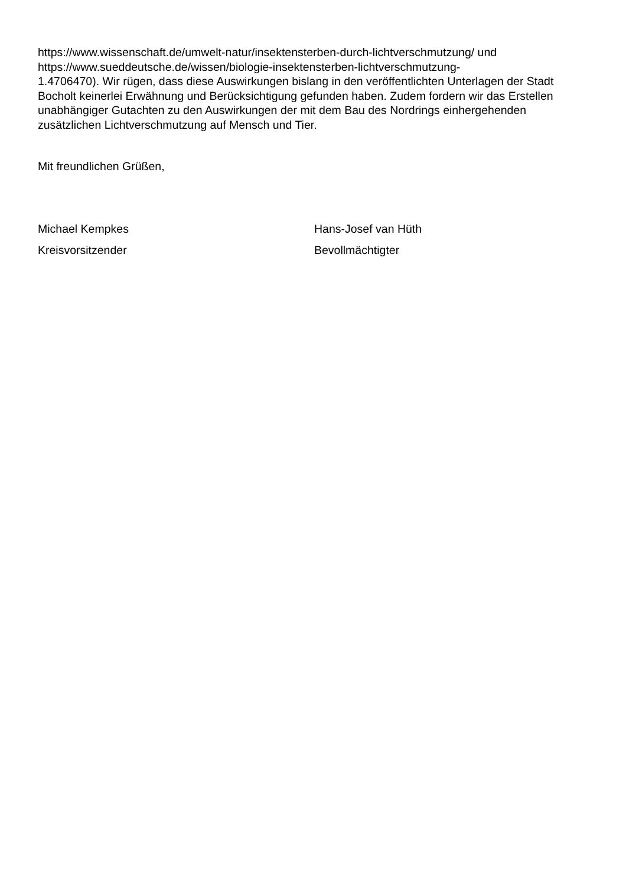https://www.wissenschaft.de/umwelt-natur/insektensterben-durch-lichtverschmutzung/ und
https://www.sueddeutsche.de/wissen/biologie-insektensterben-lichtverschmutzung-
1.4706470). Wir rügen, dass diese Auswirkungen bislang in den veröffentlichten Unterlagen der Stadt Bocholt keinerlei Erwähnung und Berücksichtigung gefunden haben. Zudem fordern wir das Erstellen unabhängiger Gutachten zu den Auswirkungen der mit dem Bau des Nordrings einhergehenden zusätzlichen Lichtverschmutzung auf Mensch und Tier.
Mit freundlichen Grüßen,
Michael Kempkes
Kreisvorsitzender
Hans-Josef van Hüth
Bevollmächtigter